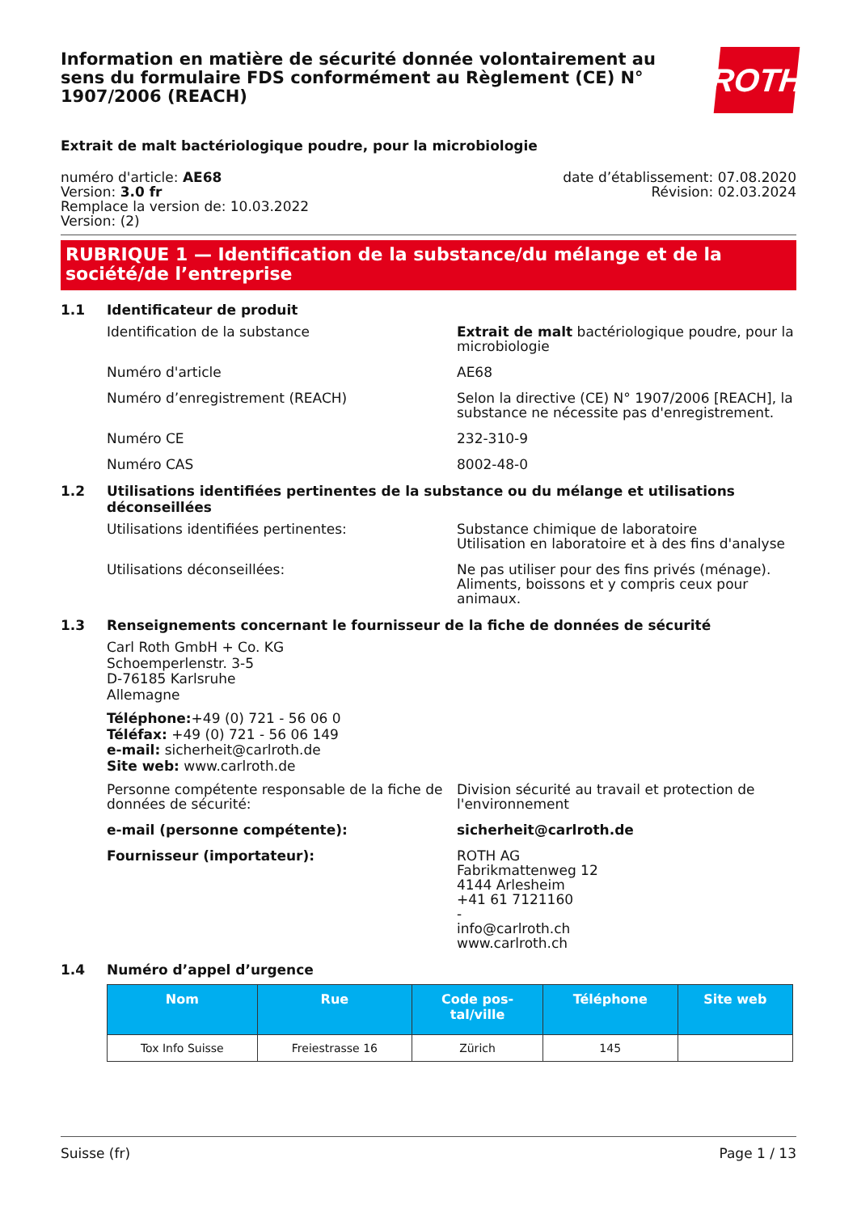Information en matière de sécurité donnée volontairement au sens du formulaire FDS conformément au Règlement (CE) N° 1907/2006 (REACH)
ROTH
Extrait de malt bactériologique poudre, pour la microbiologie
numéro d'article: AE68
Version: 3.0 fr
Remplace la version de: 10.03.2022
Version: (2)
date d’établissement: 07.08.2020
Révision: 02.03.2024
RUBRIQUE 1 — Identification de la substance/du mélange et de la société/de l’entreprise
1.1 Identificateur de produit
Identification de la substance Extrait de malt bactériologique poudre, pour la microbiologie
Numéro d'article AE68
Numéro d’enregistrement (REACH) Selon la directive (CE) N° 1907/2006 [REACH], la substance ne nécessite pas d'enregistrement.
Numéro CE 232-310-9
Numéro CAS 8002-48-0
1.2 Utilisations identifiées pertinentes de la substance ou du mélange et utilisations déconseillées
Utilisations identifiées pertinentes: Substance chimique de laboratoire
Utilisation en laboratoire et à des fins d'analyse
Utilisations déconseillées: Ne pas utiliser pour des fins privés (ménage). Aliments, boissons et y compris ceux pour animaux.
1.3 Renseignements concernant le fournisseur de la fiche de données de sécurité
Carl Roth GmbH + Co. KG
Schoemperlenstr. 3-5
D-76185 Karlsruhe
Allemagne
Téléphone:+49 (0) 721 - 56 06 0
Téléfax: +49 (0) 721 - 56 06 149
e-mail: sicherheit@carlroth.de
Site web: www.carlroth.de
Personne compétente responsable de la fiche de données de sécurité:
Division sécurité au travail et protection de l'environnement
e-mail (personne compétente): sicherheit@carlroth.de
Fournisseur (importateur): ROTH AG
Fabrikmattenweg 12
4144 Arlesheim
+41 61 7121160
-
info@carlroth.ch
www.carlroth.ch
1.4 Numéro d’appel d’urgence
| Nom | Rue | Code pos- tal/ville | Téléphone | Site web |
| --- | --- | --- | --- | --- |
| Tox Info Suisse | Freiestrasse 16 | Zürich | 145 | |
Suisse (fr) Page 1 / 13